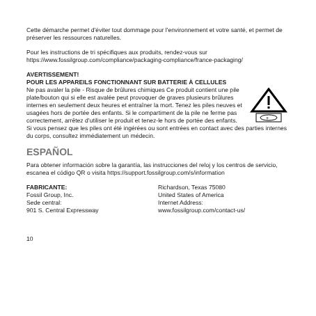Cette démarche permet d’éviter tout dommage pour l’environnement et votre santé, et permet de préserver les ressources naturelles.
Pour les instructions de tri spécifiques aux produits, rendez-vous sur https://www.fossilgroup.com/compliance/packaging-compliance/france-packaging/
AVERTISSEMENT!
POUR LES APPAREILS FONCTIONNANT SUR BATTERIE À CELLULES
+
Ne pas avaler la pile - Risque de brûlures chimiques Ce produit contient une pile plate/bouton qui si elle est avalée peut provoquer de graves plusieurs brûlures internes en seulement deux heures et entraîner la mort. Tenez les piles neuves et usagées hors de portée des enfants. Si le compartiment de la pile ne ferme pas correctement, arrêtez d’utiliser le produit et tenez-le hors de portée des enfants. Si vous pensez que les piles ont été ingérées ou sont entrées en contact avec des parties internes du corps, consultez immédiatement un médecin.
ESPAÑOL
Para obtener información sobre la garantía, las instrucciones del reloj y los centros de servicio, escanea el código QR o visita https://support.fossilgroup.com/s/information
FABRICANTE:
Fossil Group, Inc.
Sede central:
901 S. Central Expressway
Richardson, Texas 75080
United States of America
Internet Address:
www.fossilgroup.com/contact-us/
10